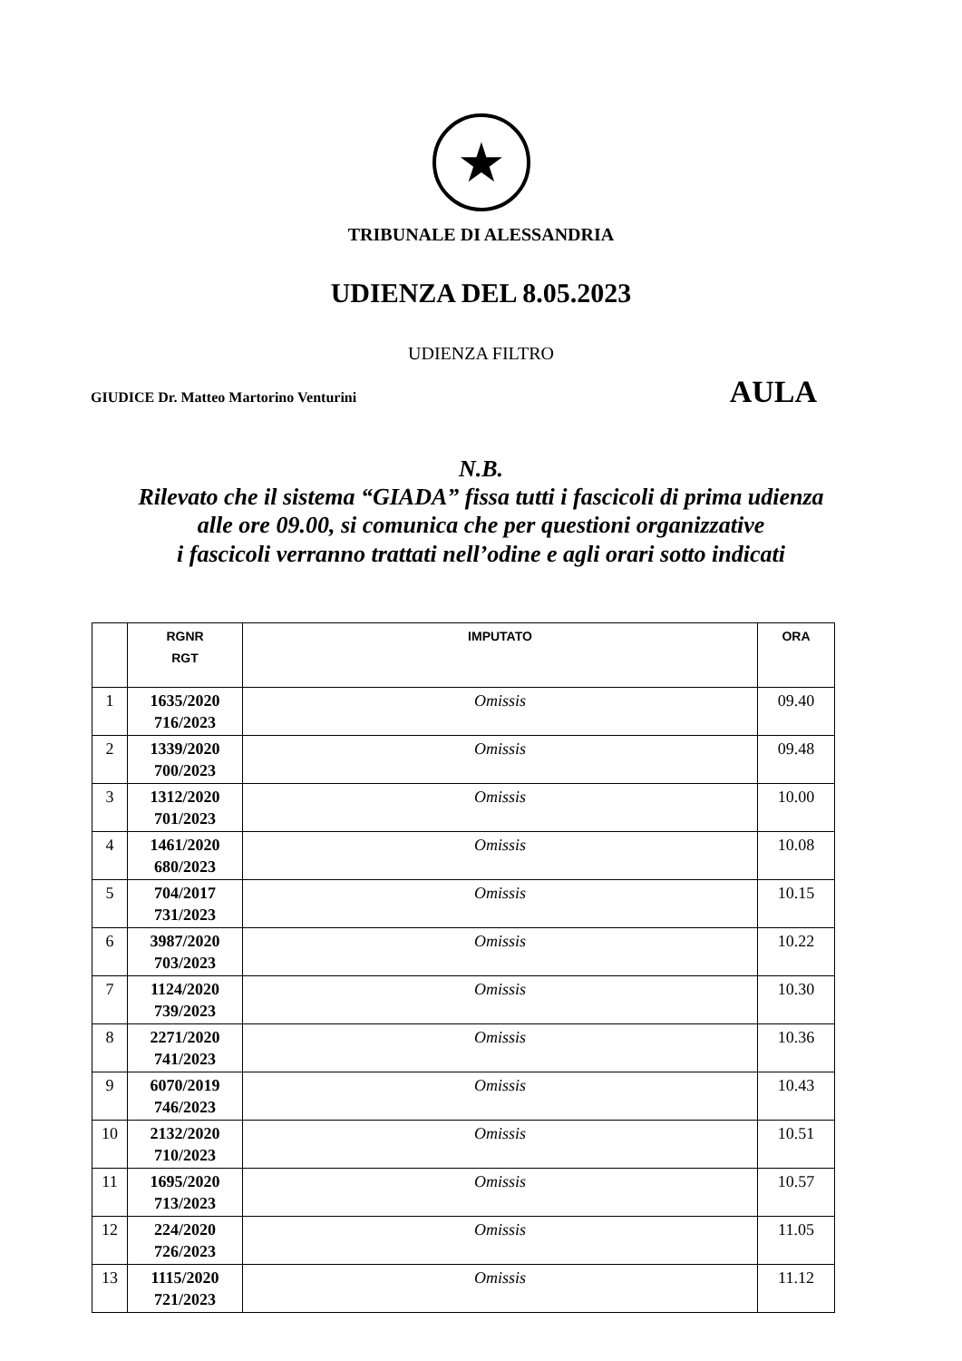★
TRIBUNALE DI ALESSANDRIA
UDIENZA DEL 8.05.2023
UDIENZA FILTRO
GIUDICE Dr. Matteo Martorino Venturini AULA
N.B.
Rilevato che il sistema “GIADA” fissa tutti i fascicoli di prima udienza
alle ore 09.00, si comunica che per questioni organizzative
i fascicoli verranno trattati nell’odine e agli orari sotto indicati
| | RGNR RGT | IMPUTATO | ORA |
| --- | --- | --- | --- |
| 1 | 1635/2020 716/2023 | Omissis | 09.40 |
| 2 | 1339/2020 700/2023 | Omissis | 09.48 |
| 3 | 1312/2020 701/2023 | Omissis | 10.00 |
| 4 | 1461/2020 680/2023 | Omissis | 10.08 |
| 5 | 704/2017 731/2023 | Omissis | 10.15 |
| 6 | 3987/2020 703/2023 | Omissis | 10.22 |
| 7 | 1124/2020 739/2023 | Omissis | 10.30 |
| 8 | 2271/2020 741/2023 | Omissis | 10.36 |
| 9 | 6070/2019 746/2023 | Omissis | 10.43 |
| 10 | 2132/2020 710/2023 | Omissis | 10.51 |
| 11 | 1695/2020 713/2023 | Omissis | 10.57 |
| 12 | 224/2020 726/2023 | Omissis | 11.05 |
| 13 | 1115/2020 721/2023 | Omissis | 11.12 |